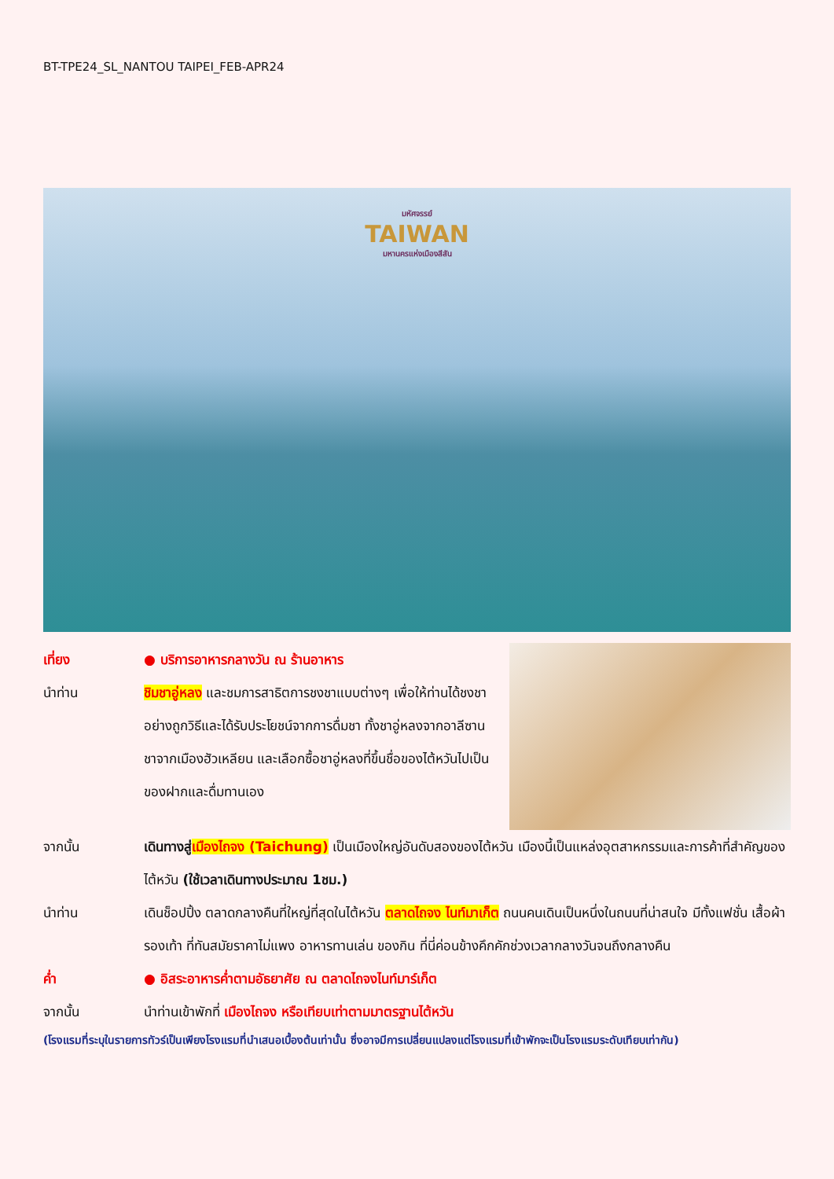BT-TPE24_SL_NANTOU TAIPEI_FEB-APR24
มหัศจรรย์
TAIWAN
มหานครแห่งเมืองสีสัน
เที่ยง ● บริการอาหารกลางวัน ณ ร้านอาหาร
นำท่าน ชิมชาอู่หลง และชมการสาธิตการชงชาแบบต่างๆ เพื่อให้ท่านได้ชงชาอย่างถูกวิธีและได้รับประโยชน์จากการดื่มชา ทั้งชาอู่หลงจากอาลีซาน ชาจากเมืองฮัวเหลียน และเลือกซื้อชาอู่หลงที่ขึ้นชื่อของไต้หวันไปเป็นของฝากและดื่มทานเอง
จากนั้น เดินทางสู่เมืองไถจง (Taichung) เป็นเมืองใหญ่อันดับสองของไต้หวัน เมืองนี้เป็นแหล่งอุตสาหกรรมและการค้าที่สำคัญของไต้หวัน (ใช้เวลาเดินทางประมาณ 1ชม.)
นำท่าน เดินช็อปปิ้ง ตลาดกลางคืนที่ใหญ่ที่สุดในไต้หวัน ตลาดไถจง ไนท์มาเก็ต ถนนคนเดินเป็นหนึ่งในถนนที่น่าสนใจ มีทั้งแฟชั่น เสื้อผ้า รองเท้า ที่ทันสมัยราคาไม่แพง อาหารทานเล่น ของกิน ที่นี่ค่อนข้างคึกคักช่วงเวลากลางวันจนถึงกลางคืน
ค่ำ ● อิสระอาหารค่ำตามอัธยาศัย ณ ตลาดไถจงไนท์มาร์เก็ต
จากนั้น นำท่านเข้าพักที่ เมืองไถจง หรือเทียบเท่าตามมาตรฐานไต้หวัน
(โรงแรมที่ระบุในรายการทัวร์เป็นเพียงโรงแรมที่นำเสนอเบื้องต้นเท่านั้น ซึ่งอาจมีการเปลี่ยนแปลงแต่โรงแรมที่เข้าพักจะเป็นโรงแรมระดับเทียบเท่ากัน)